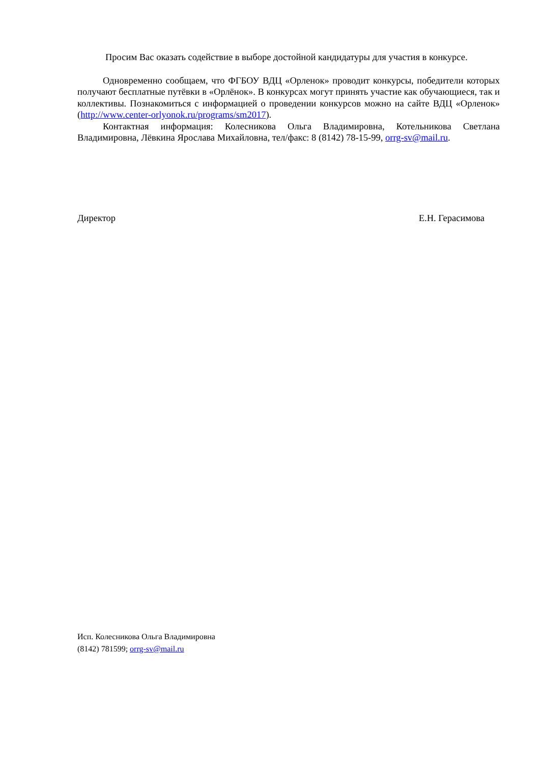Просим Вас оказать содействие в выборе достойной кандидатуры для участия в конкурсе.
Одновременно сообщаем, что ФГБОУ ВДЦ «Орленок» проводит конкурсы, победители которых получают бесплатные путёвки в «Орлёнок». В конкурсах могут принять участие как обучающиеся, так и коллективы. Познакомиться с информацией о проведении конкурсов можно на сайте ВДЦ «Орленок» (http://www.center-orlyonok.ru/programs/sm2017).
Контактная информация: Колесникова Ольга Владимировна, Котельникова Светлана Владимировна, Лёвкина Ярослава Михайловна, тел/факс: 8 (8142) 78-15-99, orrg-sv@mail.ru.
Директор Е.Н. Герасимова
Исп. Колесникова Ольга Владимировна
(8142) 781599; orrg-sv@mail.ru